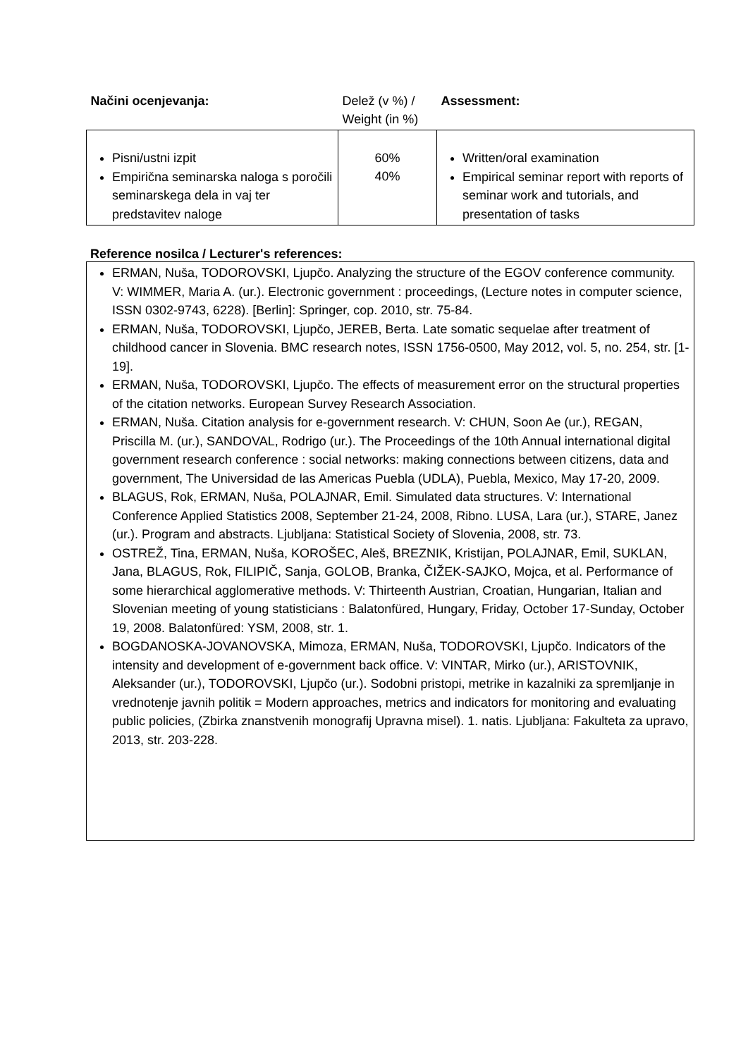| Načini ocenjevanja: | Delež (v %) / Weight (in %) | Assessment: |
| --- | --- | --- |
| Pisni/ustni izpit Empirična seminarska naloga s poročili seminarskega dela in vaj ter predstavitev naloge | 60% 40% | Written/oral examination Empirical seminar report with reports of seminar work and tutorials, and presentation of tasks |
Reference nosilca / Lecturer's references:
ERMAN, Nuša, TODOROVSKI, Ljupčo. Analyzing the structure of the EGOV conference community. V: WIMMER, Maria A. (ur.). Electronic government : proceedings, (Lecture notes in computer science, ISSN 0302-9743, 6228). [Berlin]: Springer, cop. 2010, str. 75-84.
ERMAN, Nuša, TODOROVSKI, Ljupčo, JEREB, Berta. Late somatic sequelae after treatment of childhood cancer in Slovenia. BMC research notes, ISSN 1756-0500, May 2012, vol. 5, no. 254, str. [1-19].
ERMAN, Nuša, TODOROVSKI, Ljupčo. The effects of measurement error on the structural properties of the citation networks. European Survey Research Association.
ERMAN, Nuša. Citation analysis for e-government research. V: CHUN, Soon Ae (ur.), REGAN, Priscilla M. (ur.), SANDOVAL, Rodrigo (ur.). The Proceedings of the 10th Annual international digital government research conference : social networks: making connections between citizens, data and government, The Universidad de las Americas Puebla (UDLA), Puebla, Mexico, May 17-20, 2009.
BLAGUS, Rok, ERMAN, Nuša, POLAJNAR, Emil. Simulated data structures. V: International Conference Applied Statistics 2008, September 21-24, 2008, Ribno. LUSA, Lara (ur.), STARE, Janez (ur.). Program and abstracts. Ljubljana: Statistical Society of Slovenia, 2008, str. 73.
OSTREŽ, Tina, ERMAN, Nuša, KOROŠEC, Aleš, BREZNIK, Kristijan, POLAJNAR, Emil, SUKLAN, Jana, BLAGUS, Rok, FILIPIČ, Sanja, GOLOB, Branka, ČIŽEK-SAJKO, Mojca, et al. Performance of some hierarchical agglomerative methods. V: Thirteenth Austrian, Croatian, Hungarian, Italian and Slovenian meeting of young statisticians : Balatonfüred, Hungary, Friday, October 17-Sunday, October 19, 2008. Balatonfüred: YSM, 2008, str. 1.
BOGDANOSKA-JOVANOVSKA, Mimoza, ERMAN, Nuša, TODOROVSKI, Ljupčo. Indicators of the intensity and development of e-government back office. V: VINTAR, Mirko (ur.), ARISTOVNIK, Aleksander (ur.), TODOROVSKI, Ljupčo (ur.). Sodobni pristopi, metrike in kazalniki za spremljanje in vrednotenje javnih politik = Modern approaches, metrics and indicators for monitoring and evaluating public policies, (Zbirka znanstvenih monografij Upravna misel). 1. natis. Ljubljana: Fakulteta za upravo, 2013, str. 203-228.